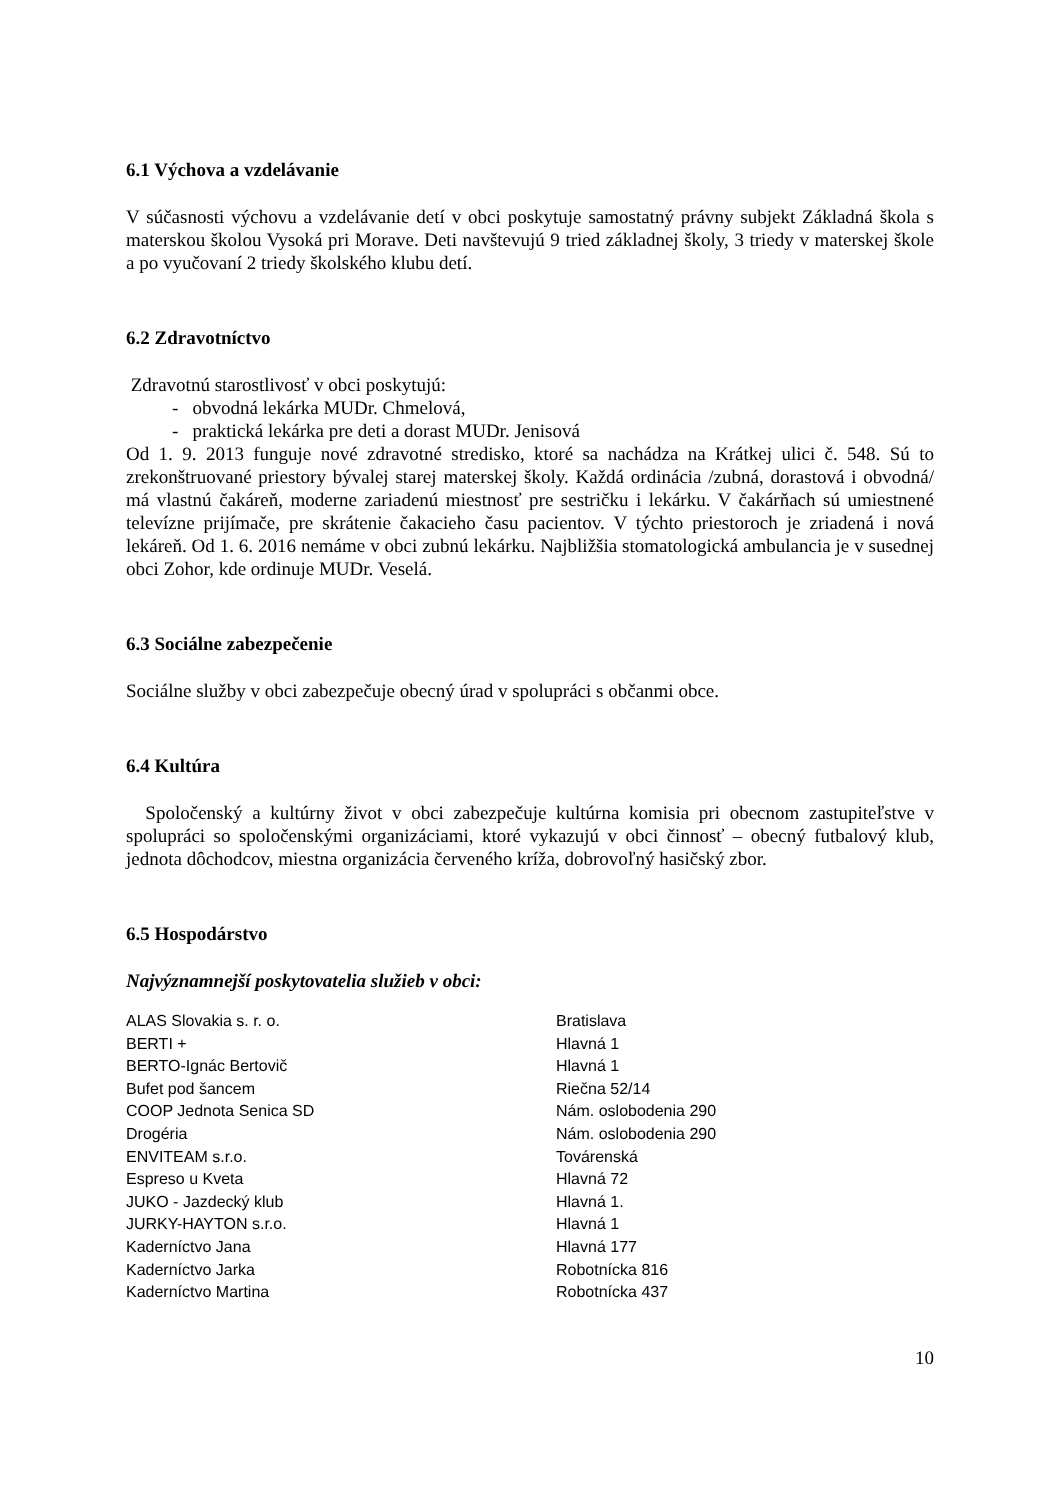6.1 Výchova a vzdelávanie
V súčasnosti výchovu a vzdelávanie detí v obci poskytuje samostatný právny subjekt Základná škola s materskou školou Vysoká pri Morave. Deti navštevujú 9 tried základnej školy, 3 triedy v materskej škole a po vyučovaní 2 triedy školského klubu detí.
6.2 Zdravotníctvo
Zdravotnú starostlivosť v obci poskytujú:
- obvodná lekárka MUDr. Chmelová,
- praktická lekárka pre deti a dorast MUDr. Jenisová
Od 1. 9. 2013 funguje nové zdravotné stredisko, ktoré sa nachádza na Krátkej ulici č. 548. Sú to zrekonštruované priestory bývalej starej materskej školy. Každá ordinácia /zubná, dorastová i obvodná/ má vlastnú čakáreň, moderne zariadenú miestnosť pre sestričku i lekárku. V čakárňach sú umiestnené televízne prijímače, pre skrátenie čakacieho času pacientov. V týchto priestoroch je zriadená i nová lekáreň. Od 1. 6. 2016 nemáme v obci zubnú lekárku. Najbližšia stomatologická ambulancia je v susednej obci Zohor, kde ordinuje MUDr. Veselá.
6.3 Sociálne zabezpečenie
Sociálne služby v obci zabezpečuje obecný úrad v spolupráci s občanmi obce.
6.4 Kultúra
Spoločenský a kultúrny život v obci zabezpečuje kultúrna komisia pri obecnom zastupiteľstve v spolupráci so spoločenskými organizáciami, ktoré vykazujú v obci činnosť – obecný futbalový klub, jednota dôchodcov, miestna organizácia červeného kríža, dobrovoľný hasičský zbor.
6.5 Hospodárstvo
Najvýznamnejší poskytovatelia služieb v obci:
| ALAS Slovakia s. r. o. | Bratislava |
| BERTI + | Hlavná 1 |
| BERTO-Ignác Bertovič | Hlavná 1 |
| Bufet pod šancem | Riečna 52/14 |
| COOP Jednota Senica SD | Nám. oslobodenia 290 |
| Drogéria | Nám. oslobodenia 290 |
| ENVITEAM s.r.o. | Továrenská |
| Espreso u Kveta | Hlavná 72 |
| JUKO - Jazdecký klub | Hlavná 1. |
| JURKY-HAYTON s.r.o. | Hlavná 1 |
| Kaderníctvo Jana | Hlavná 177 |
| Kaderníctvo Jarka | Robotnícka 816 |
| Kaderníctvo Martina | Robotnícka 437 |
10